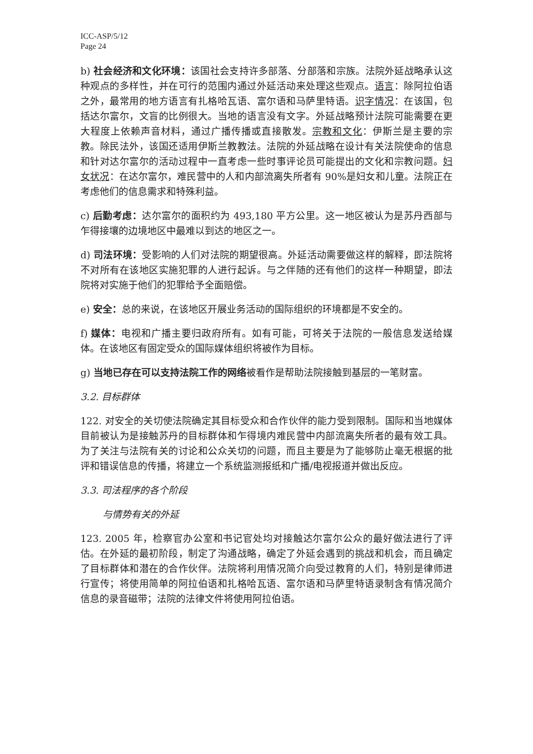ICC-ASP/5/12
Page 24
b) 社会经济和文化环境：该国社会支持许多部落、分部落和宗族。法院外延战略承认这种观点的多样性，并在可行的范围内通过外延活动来处理这些观点。语言：除阿拉伯语之外，最常用的地方语言有扎格哈瓦语、富尔语和马萨里特语。识字情况：在该国，包括达尔富尔，文盲的比例很大。当地的语言没有文字。外延战略预计法院可能需要在更大程度上依赖声音材料，通过广播传播或直接散发。宗教和文化：伊斯兰是主要的宗教。除民法外，该国还适用伊斯兰教教法。法院的外延战略在设计有关法院使命的信息和针对达尔富尔的活动过程中一直考虑一些时事评论员可能提出的文化和宗教问题。妇女状况：在达尔富尔，难民营中的人和内部流离失所者有 90%是妇女和儿童。法院正在考虑他们的信息需求和特殊利益。
c) 后勤考虑：达尔富尔的面积约为 493,180 平方公里。这一地区被认为是苏丹西部与乍得接壤的边境地区中最难以到达的地区之一。
d) 司法环境：受影响的人们对法院的期望很高。外延活动需要做这样的解释，即法院将不对所有在该地区实施犯罪的人进行起诉。与之伴随的还有他们的这样一种期望，即法院将对实施于他们的犯罪给予全面赔偿。
e) 安全：总的来说，在该地区开展业务活动的国际组织的环境都是不安全的。
f) 媒体：电视和广播主要归政府所有。如有可能，可将关于法院的一般信息发送给媒体。在该地区有固定受众的国际媒体组织将被作为目标。
g) 当地已存在可以支持法院工作的网络被看作是帮助法院接触到基层的一笔财富。
3.2. 目标群体
122. 对安全的关切使法院确定其目标受众和合作伙伴的能力受到限制。国际和当地媒体目前被认为是接触苏丹的目标群体和乍得境内难民营中内部流离失所者的最有效工具。为了关注与法院有关的讨论和公众关切的问题，而且主要是为了能够防止毫无根据的批评和错误信息的传播，将建立一个系统监测报纸和广播/电视报道并做出反应。
3.3. 司法程序的各个阶段
与情势有关的外延
123. 2005 年，检察官办公室和书记官处均对接触达尔富尔公众的最好做法进行了评估。在外延的最初阶段，制定了沟通战略，确定了外延会遇到的挑战和机会，而且确定了目标群体和潜在的合作伙伴。法院将利用情况简介向受过教育的人们，特别是律师进行宣传；将使用简单的阿拉伯语和扎格哈瓦语、富尔语和马萨里特语录制含有情况简介信息的录音磁带；法院的法律文件将使用阿拉伯语。